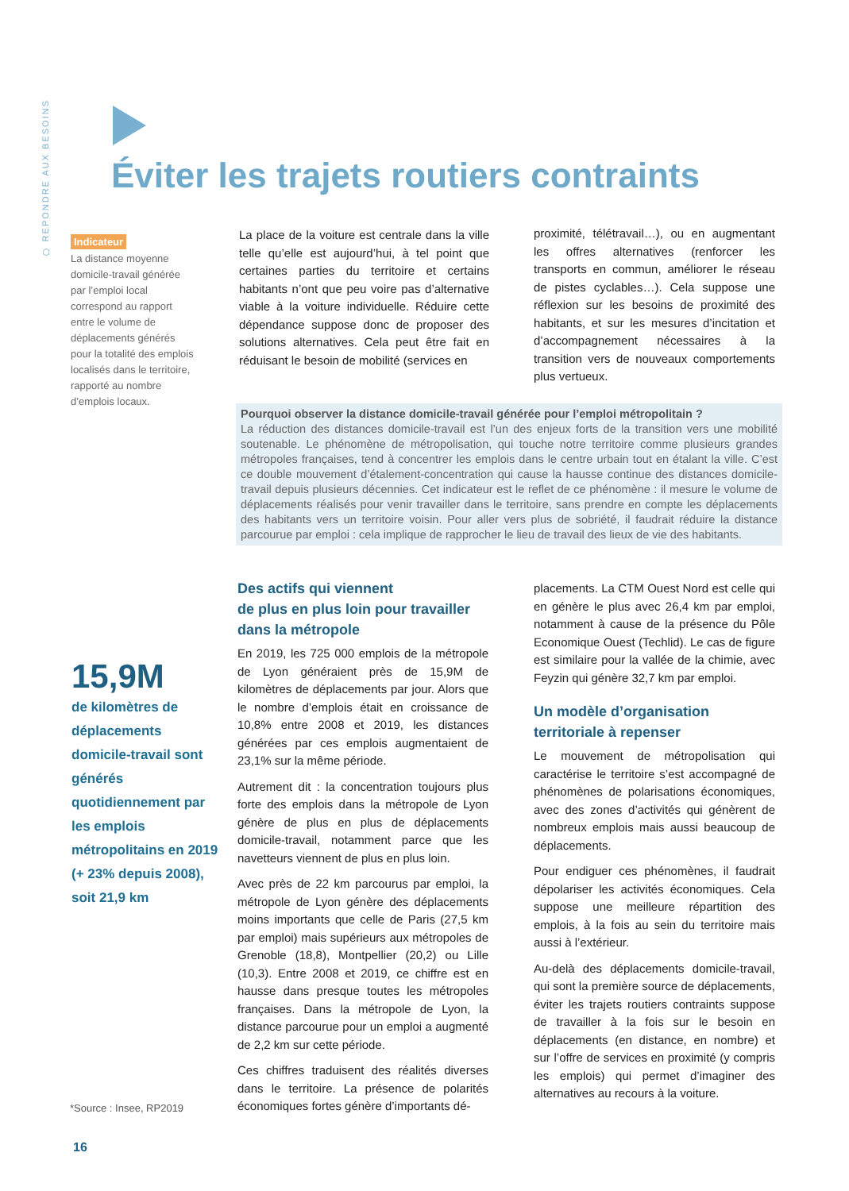⬡ REPONDRE AUX BESOINS
Éviter les trajets routiers contraints
Indicateur
La distance moyenne domicile-travail générée par l’emploi local correspond au rapport entre le volume de déplacements générés pour la totalité des emplois localisés dans le territoire, rapporté au nombre d’emplois locaux.
La place de la voiture est centrale dans la ville telle qu’elle est aujourd’hui, à tel point que certaines parties du territoire et certains habitants n’ont que peu voire pas d’alternative viable à la voiture individuelle. Réduire cette dépendance suppose donc de proposer des solutions alternatives. Cela peut être fait en réduisant le besoin de mobilité (services en
proximité, télétravail…), ou en augmentant les offres alternatives (renforcer les transports en commun, améliorer le réseau de pistes cyclables…). Cela suppose une réflexion sur les besoins de proximité des habitants, et sur les mesures d’incitation et d’accompagnement nécessaires à la transition vers de nouveaux comportements plus vertueux.
Pourquoi observer la distance domicile-travail générée pour l’emploi métropolitain ?
La réduction des distances domicile-travail est l’un des enjeux forts de la transition vers une mobilité soutenable. Le phénomène de métropolisation, qui touche notre territoire comme plusieurs grandes métropoles françaises, tend à concentrer les emplois dans le centre urbain tout en étalant la ville. C’est ce double mouvement d’étalement-concentration qui cause la hausse continue des distances domicile-travail depuis plusieurs décennies. Cet indicateur est le reflet de ce phénomène : il mesure le volume de déplacements réalisés pour venir travailler dans le territoire, sans prendre en compte les déplacements des habitants vers un territoire voisin. Pour aller vers plus de sobriété, il faudrait réduire la distance parcourue par emploi : cela implique de rapprocher le lieu de travail des lieux de vie des habitants.
15,9M
de kilomètres de déplacements domicile-travail sont générés quotidiennement par les emplois métropolitains en 2019 (+ 23% depuis 2008), soit 21,9 km
*Source : Insee, RP2019
16
Des actifs qui viennent
de plus en plus loin pour travailler
dans la métropole
En 2019, les 725 000 emplois de la métropole de Lyon généraient près de 15,9M de kilomètres de déplacements par jour. Alors que le nombre d’emplois était en croissance de 10,8% entre 2008 et 2019, les distances générées par ces emplois augmentaient de 23,1% sur la même période.
Autrement dit : la concentration toujours plus forte des emplois dans la métropole de Lyon génère de plus en plus de déplacements domicile-travail, notamment parce que les navetteurs viennent de plus en plus loin.
Avec près de 22 km parcourus par emploi, la métropole de Lyon génère des déplacements moins importants que celle de Paris (27,5 km par emploi) mais supérieurs aux métropoles de Grenoble (18,8), Montpellier (20,2) ou Lille (10,3). Entre 2008 et 2019, ce chiffre est en hausse dans presque toutes les métropoles françaises. Dans la métropole de Lyon, la distance parcourue pour un emploi a augmenté de 2,2 km sur cette période.
Ces chiffres traduisent des réalités diverses dans le territoire. La présence de polarités économiques fortes génère d’importants dé-
placements. La CTM Ouest Nord est celle qui en génère le plus avec 26,4 km par emploi, notamment à cause de la présence du Pôle Economique Ouest (Techlid). Le cas de figure est similaire pour la vallée de la chimie, avec Feyzin qui génère 32,7 km par emploi.
Un modèle d’organisation
territoriale à repenser
Le mouvement de métropolisation qui caractérise le territoire s’est accompagné de phénomènes de polarisations économiques, avec des zones d’activités qui génèrent de nombreux emplois mais aussi beaucoup de déplacements.
Pour endiguer ces phénomènes, il faudrait dépolariser les activités économiques. Cela suppose une meilleure répartition des emplois, à la fois au sein du territoire mais aussi à l’extérieur.
Au-delà des déplacements domicile-travail, qui sont la première source de déplacements, éviter les trajets routiers contraints suppose de travailler à la fois sur le besoin en déplacements (en distance, en nombre) et sur l’offre de services en proximité (y compris les emplois) qui permet d’imaginer des alternatives au recours à la voiture.